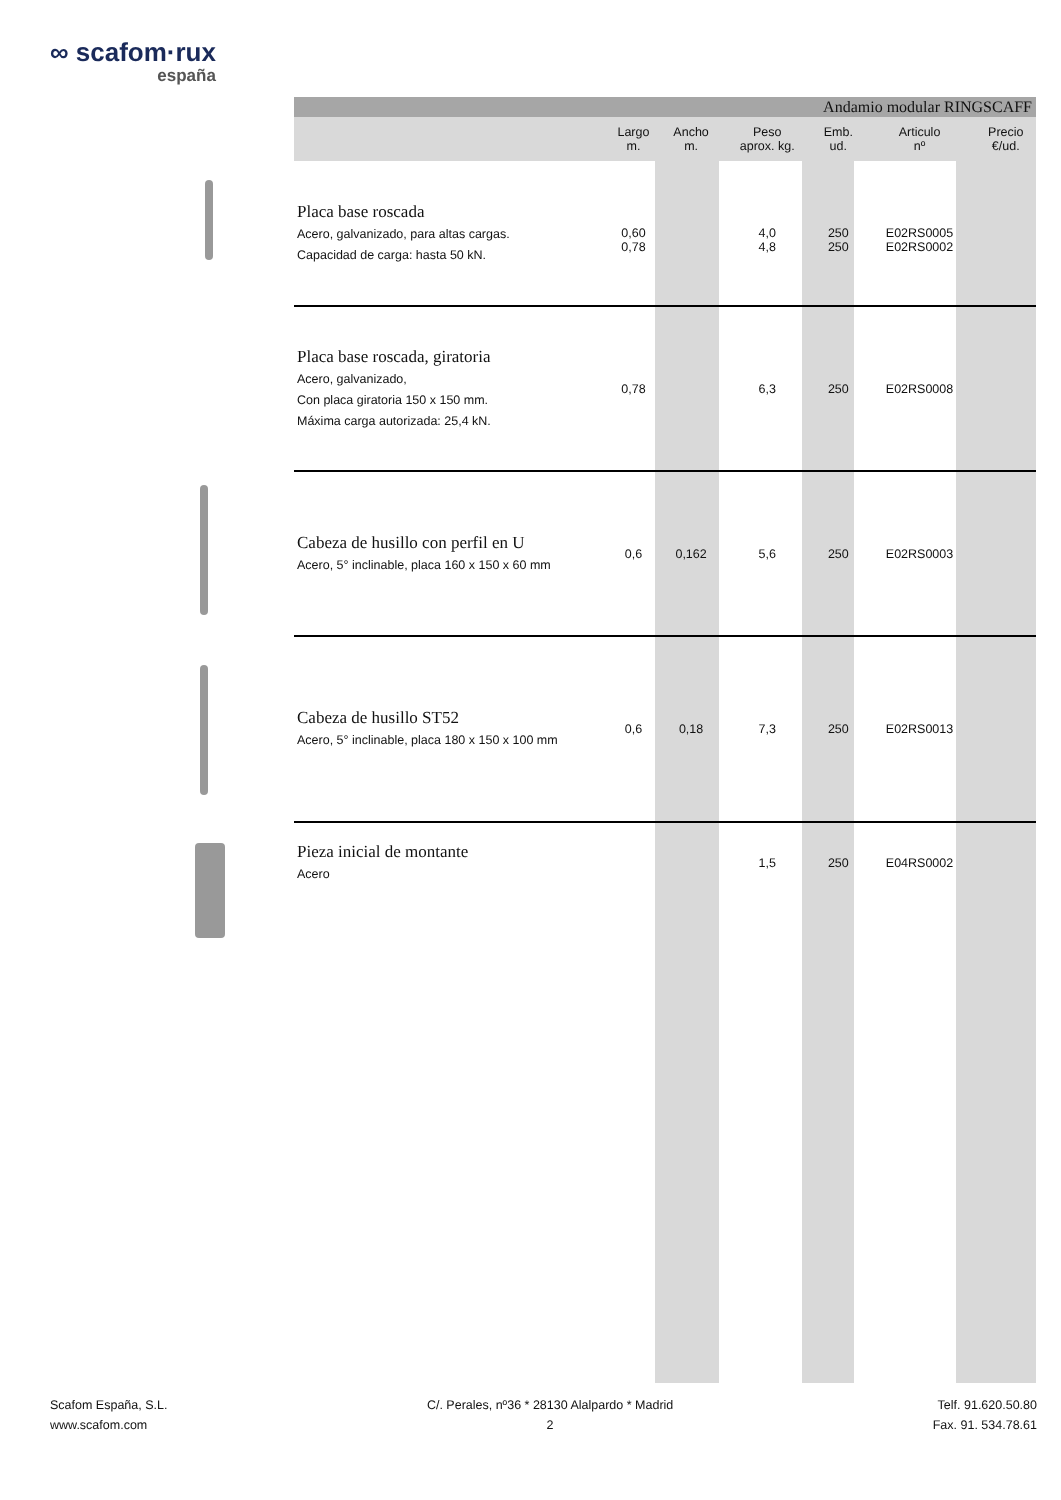∞ scafom·rux
españa
| Andamio modular RINGSCAFF | | | | | | |
| | Largo m. | Ancho m. | Peso aprox. kg. | Emb. ud. | Articulo nº | Precio €/ud. |
| Placa base roscada Acero, galvanizado, para altas cargas. Capacidad de carga: hasta 50 kN. | 0,60 0,78 | | 4,0 4,8 | 250 250 | E02RS0005 E02RS0002 | |
| Placa base roscada, giratoria Acero, galvanizado, Con placa giratoria 150 x 150 mm. Máxima carga autorizada: 25,4 kN. | 0,78 | | 6,3 | 250 | E02RS0008 | |
| Cabeza de husillo con perfil en U Acero, 5° inclinable, placa 160 x 150 x 60 mm | 0,6 | 0,162 | 5,6 | 250 | E02RS0003 | |
| Cabeza de husillo ST52 Acero, 5° inclinable, placa 180 x 150 x 100 mm | 0,6 | 0,18 | 7,3 | 250 | E02RS0013 | |
| Pieza inicial de montante Acero | | | 1,5 | 250 | E04RS0002 | |
Scafom España, S.L.
www.scafom.com
C/. Perales, nº36 * 28130 Alalpardo * Madrid
2
Telf. 91.620.50.80
Fax. 91. 534.78.61